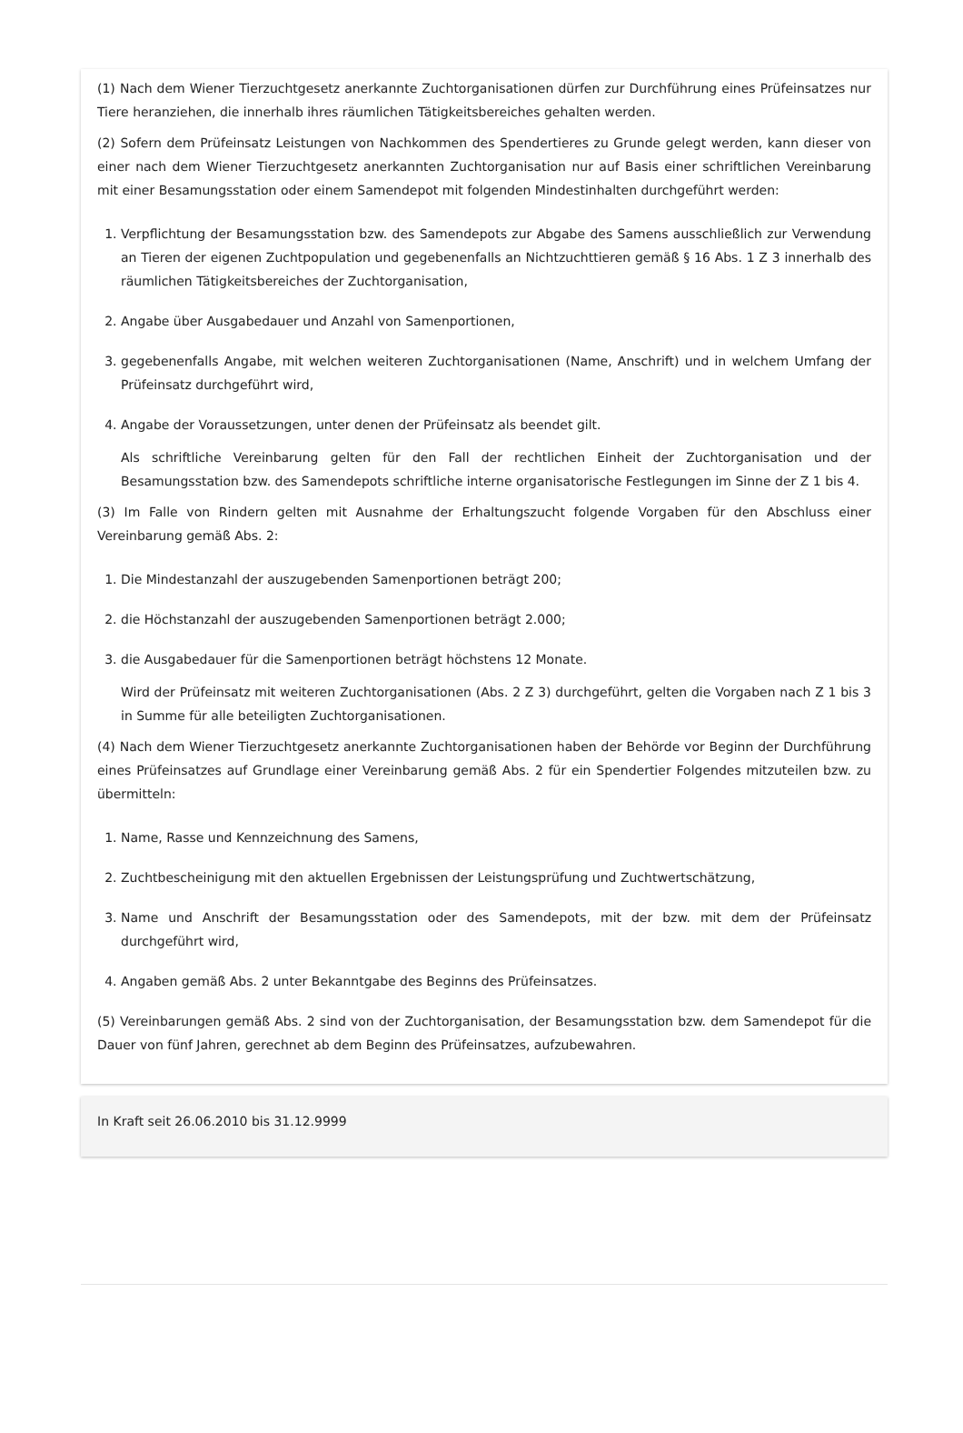(1) Nach dem Wiener Tierzuchtgesetz anerkannte Zuchtorganisationen dürfen zur Durchführung eines Prüfeinsatzes nur Tiere heranziehen, die innerhalb ihres räumlichen Tätigkeitsbereiches gehalten werden.
(2) Sofern dem Prüfeinsatz Leistungen von Nachkommen des Spendertieres zu Grunde gelegt werden, kann dieser von einer nach dem Wiener Tierzuchtgesetz anerkannten Zuchtorganisation nur auf Basis einer schriftlichen Vereinbarung mit einer Besamungsstation oder einem Samendepot mit folgenden Mindestinhalten durchgeführt werden:
1. Verpflichtung der Besamungsstation bzw. des Samendepots zur Abgabe des Samens ausschließlich zur Verwendung an Tieren der eigenen Zuchtpopulation und gegebenenfalls an Nichtzuchttieren gemäß § 16 Abs. 1 Z 3 innerhalb des räumlichen Tätigkeitsbereiches der Zuchtorganisation,
2. Angabe über Ausgabedauer und Anzahl von Samenportionen,
3. gegebenenfalls Angabe, mit welchen weiteren Zuchtorganisationen (Name, Anschrift) und in welchem Umfang der Prüfeinsatz durchgeführt wird,
4. Angabe der Voraussetzungen, unter denen der Prüfeinsatz als beendet gilt.
Als schriftliche Vereinbarung gelten für den Fall der rechtlichen Einheit der Zuchtorganisation und der Besamungsstation bzw. des Samendepots schriftliche interne organisatorische Festlegungen im Sinne der Z 1 bis 4.
(3) Im Falle von Rindern gelten mit Ausnahme der Erhaltungszucht folgende Vorgaben für den Abschluss einer Vereinbarung gemäß Abs. 2:
1. Die Mindestanzahl der auszugebenden Samenportionen beträgt 200;
2. die Höchstanzahl der auszugebenden Samenportionen beträgt 2.000;
3. die Ausgabedauer für die Samenportionen beträgt höchstens 12 Monate.
Wird der Prüfeinsatz mit weiteren Zuchtorganisationen (Abs. 2 Z 3) durchgeführt, gelten die Vorgaben nach Z 1 bis 3 in Summe für alle beteiligten Zuchtorganisationen.
(4) Nach dem Wiener Tierzuchtgesetz anerkannte Zuchtorganisationen haben der Behörde vor Beginn der Durchführung eines Prüfeinsatzes auf Grundlage einer Vereinbarung gemäß Abs. 2 für ein Spendertier Folgendes mitzuteilen bzw. zu übermitteln:
1. Name, Rasse und Kennzeichnung des Samens,
2. Zuchtbescheinigung mit den aktuellen Ergebnissen der Leistungsprüfung und Zuchtwertschätzung,
3. Name und Anschrift der Besamungsstation oder des Samendepots, mit der bzw. mit dem der Prüfeinsatz durchgeführt wird,
4. Angaben gemäß Abs. 2 unter Bekanntgabe des Beginns des Prüfeinsatzes.
(5) Vereinbarungen gemäß Abs. 2 sind von der Zuchtorganisation, der Besamungsstation bzw. dem Samendepot für die Dauer von fünf Jahren, gerechnet ab dem Beginn des Prüfeinsatzes, aufzubewahren.
In Kraft seit 26.06.2010 bis 31.12.9999